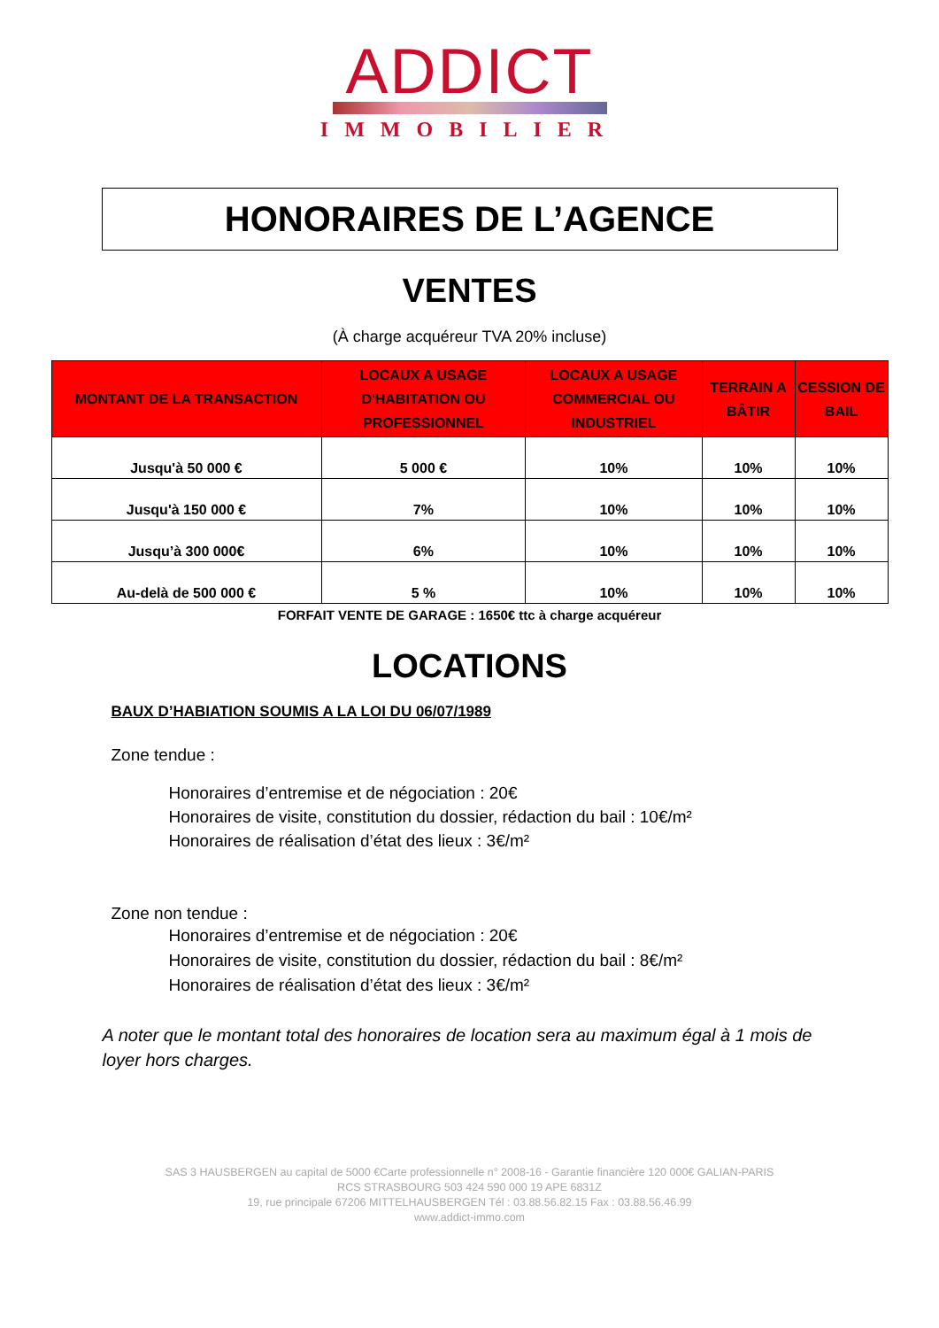ADDICT
IMMOBILIER
HONORAIRES DE L’AGENCE
VENTES
(À charge acquéreur TVA 20% incluse)
| MONTANT DE LA TRANSACTION | LOCAUX A USAGE D'HABITATION OU PROFESSIONNEL | LOCAUX A USAGE COMMERCIAL OU INDUSTRIEL | TERRAIN A BÂTIR | CESSION DE BAIL |
| --- | --- | --- | --- | --- |
| Jusqu'à 50 000 € | 5 000 € | 10% | 10% | 10% |
| Jusqu'à 150 000 € | 7% | 10% | 10% | 10% |
| Jusqu’à 300 000€ | 6% | 10% | 10% | 10% |
| Au-delà de 500 000 € | 5 % | 10% | 10% | 10% |
FORFAIT VENTE DE GARAGE : 1650€ ttc à charge acquéreur
LOCATIONS
BAUX D’HABIATION SOUMIS A LA LOI DU 06/07/1989
Zone tendue :
Honoraires d’entremise et de négociation : 20€
Honoraires de visite, constitution du dossier, rédaction du bail : 10€/m²
Honoraires de réalisation d’état des lieux : 3€/m²
Zone non tendue :
Honoraires d’entremise et de négociation : 20€
Honoraires de visite, constitution du dossier, rédaction du bail : 8€/m²
Honoraires de réalisation d’état des lieux : 3€/m²
A noter que le montant total des honoraires de location sera au maximum égal à 1 mois de loyer hors charges.
SAS 3 HAUSBERGEN au capital de 5000 €Carte professionnelle n° 2008-16 - Garantie financière 120 000€ GALIAN-PARIS
RCS STRASBOURG 503 424 590 000 19 APE 6831Z
19, rue principale 67206 MITTELHAUSBERGEN Tél : 03.88.56.82.15 Fax : 03.88.56.46.99
www.addict-immo.com